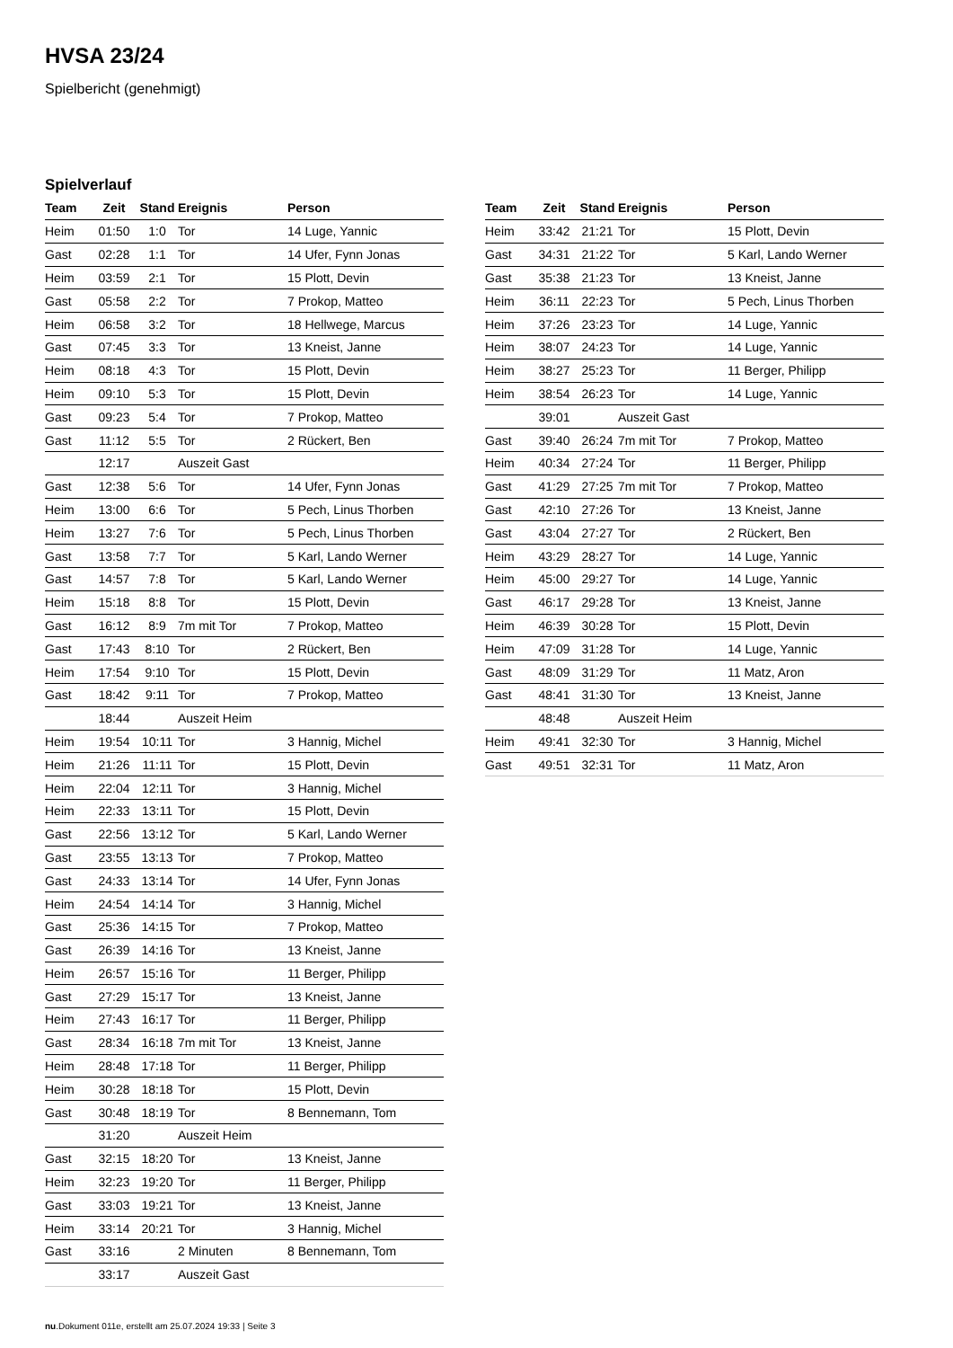HVSA 23/24
Spielbericht (genehmigt)
Spielverlauf
| Team | Zeit | Stand | Ereignis | Person |
| --- | --- | --- | --- | --- |
| Heim | 01:50 | 1:0 | Tor | 14 Luge, Yannic |
| Gast | 02:28 | 1:1 | Tor | 14 Ufer, Fynn Jonas |
| Heim | 03:59 | 2:1 | Tor | 15 Plott, Devin |
| Gast | 05:58 | 2:2 | Tor | 7 Prokop, Matteo |
| Heim | 06:58 | 3:2 | Tor | 18 Hellwege, Marcus |
| Gast | 07:45 | 3:3 | Tor | 13 Kneist, Janne |
| Heim | 08:18 | 4:3 | Tor | 15 Plott, Devin |
| Heim | 09:10 | 5:3 | Tor | 15 Plott, Devin |
| Gast | 09:23 | 5:4 | Tor | 7 Prokop, Matteo |
| Gast | 11:12 | 5:5 | Tor | 2 Rückert, Ben |
| | 12:17 | | Auszeit Gast | |
| Gast | 12:38 | 5:6 | Tor | 14 Ufer, Fynn Jonas |
| Heim | 13:00 | 6:6 | Tor | 5 Pech, Linus Thorben |
| Heim | 13:27 | 7:6 | Tor | 5 Pech, Linus Thorben |
| Gast | 13:58 | 7:7 | Tor | 5 Karl, Lando Werner |
| Gast | 14:57 | 7:8 | Tor | 5 Karl, Lando Werner |
| Heim | 15:18 | 8:8 | Tor | 15 Plott, Devin |
| Gast | 16:12 | 8:9 | 7m mit Tor | 7 Prokop, Matteo |
| Gast | 17:43 | 8:10 | Tor | 2 Rückert, Ben |
| Heim | 17:54 | 9:10 | Tor | 15 Plott, Devin |
| Gast | 18:42 | 9:11 | Tor | 7 Prokop, Matteo |
| | 18:44 | | Auszeit Heim | |
| Heim | 19:54 | 10:11 | Tor | 3 Hannig, Michel |
| Heim | 21:26 | 11:11 | Tor | 15 Plott, Devin |
| Heim | 22:04 | 12:11 | Tor | 3 Hannig, Michel |
| Heim | 22:33 | 13:11 | Tor | 15 Plott, Devin |
| Gast | 22:56 | 13:12 | Tor | 5 Karl, Lando Werner |
| Gast | 23:55 | 13:13 | Tor | 7 Prokop, Matteo |
| Gast | 24:33 | 13:14 | Tor | 14 Ufer, Fynn Jonas |
| Heim | 24:54 | 14:14 | Tor | 3 Hannig, Michel |
| Gast | 25:36 | 14:15 | Tor | 7 Prokop, Matteo |
| Gast | 26:39 | 14:16 | Tor | 13 Kneist, Janne |
| Heim | 26:57 | 15:16 | Tor | 11 Berger, Philipp |
| Gast | 27:29 | 15:17 | Tor | 13 Kneist, Janne |
| Heim | 27:43 | 16:17 | Tor | 11 Berger, Philipp |
| Gast | 28:34 | 16:18 | 7m mit Tor | 13 Kneist, Janne |
| Heim | 28:48 | 17:18 | Tor | 11 Berger, Philipp |
| Heim | 30:28 | 18:18 | Tor | 15 Plott, Devin |
| Gast | 30:48 | 18:19 | Tor | 8 Bennemann, Tom |
| | 31:20 | | Auszeit Heim | |
| Gast | 32:15 | 18:20 | Tor | 13 Kneist, Janne |
| Heim | 32:23 | 19:20 | Tor | 11 Berger, Philipp |
| Gast | 33:03 | 19:21 | Tor | 13 Kneist, Janne |
| Heim | 33:14 | 20:21 | Tor | 3 Hannig, Michel |
| Gast | 33:16 | | 2 Minuten | 8 Bennemann, Tom |
| | 33:17 | | Auszeit Gast | |
| Team | Zeit | Stand | Ereignis | Person |
| --- | --- | --- | --- | --- |
| Heim | 33:42 | 21:21 | Tor | 15 Plott, Devin |
| Gast | 34:31 | 21:22 | Tor | 5 Karl, Lando Werner |
| Gast | 35:38 | 21:23 | Tor | 13 Kneist, Janne |
| Heim | 36:11 | 22:23 | Tor | 5 Pech, Linus Thorben |
| Heim | 37:26 | 23:23 | Tor | 14 Luge, Yannic |
| Heim | 38:07 | 24:23 | Tor | 14 Luge, Yannic |
| Heim | 38:27 | 25:23 | Tor | 11 Berger, Philipp |
| Heim | 38:54 | 26:23 | Tor | 14 Luge, Yannic |
| | 39:01 | | Auszeit Gast | |
| Gast | 39:40 | 26:24 | 7m mit Tor | 7 Prokop, Matteo |
| Heim | 40:34 | 27:24 | Tor | 11 Berger, Philipp |
| Gast | 41:29 | 27:25 | 7m mit Tor | 7 Prokop, Matteo |
| Gast | 42:10 | 27:26 | Tor | 13 Kneist, Janne |
| Gast | 43:04 | 27:27 | Tor | 2 Rückert, Ben |
| Heim | 43:29 | 28:27 | Tor | 14 Luge, Yannic |
| Heim | 45:00 | 29:27 | Tor | 14 Luge, Yannic |
| Gast | 46:17 | 29:28 | Tor | 13 Kneist, Janne |
| Heim | 46:39 | 30:28 | Tor | 15 Plott, Devin |
| Heim | 47:09 | 31:28 | Tor | 14 Luge, Yannic |
| Gast | 48:09 | 31:29 | Tor | 11 Matz, Aron |
| Gast | 48:41 | 31:30 | Tor | 13 Kneist, Janne |
| | 48:48 | | Auszeit Heim | |
| Heim | 49:41 | 32:30 | Tor | 3 Hannig, Michel |
| Gast | 49:51 | 32:31 | Tor | 11 Matz, Aron |
nu.Dokument 011e, erstellt am 25.07.2024 19:33 | Seite 3